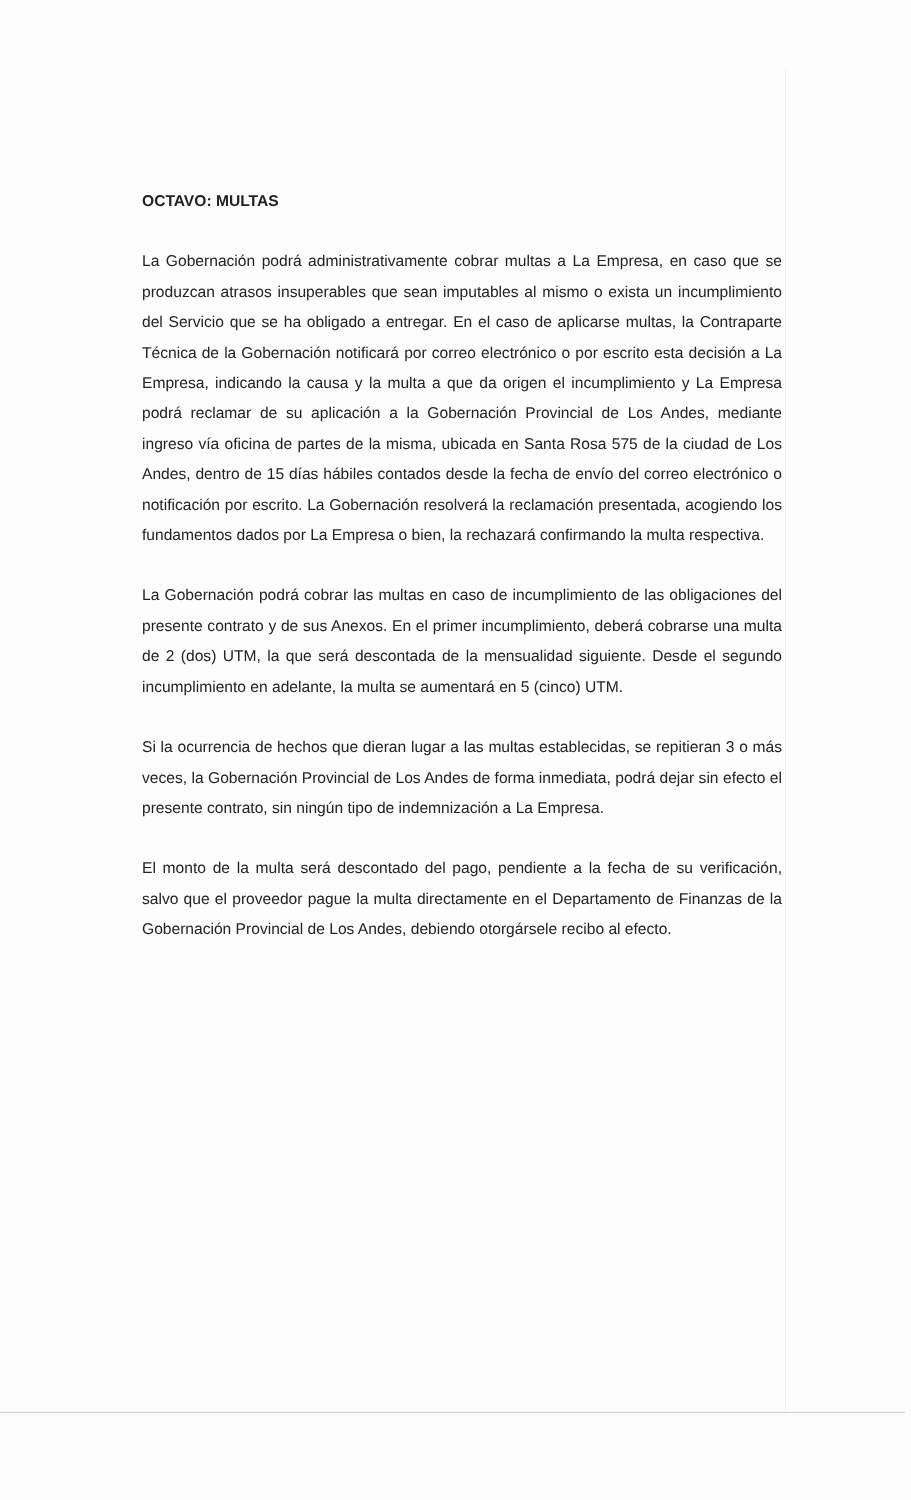OCTAVO: MULTAS
La Gobernación podrá administrativamente cobrar multas a La Empresa, en caso que se produzcan atrasos insuperables que sean imputables al mismo o exista un incumplimiento del Servicio que se ha obligado a entregar. En el caso de aplicarse multas, la Contraparte Técnica de la Gobernación notificará por correo electrónico o por escrito esta decisión a La Empresa, indicando la causa y la multa a que da origen el incumplimiento y La Empresa podrá reclamar de su aplicación a la Gobernación Provincial de Los Andes, mediante ingreso vía oficina de partes de la misma, ubicada en Santa Rosa 575 de la ciudad de Los Andes, dentro de 15 días hábiles contados desde la fecha de envío del correo electrónico o notificación por escrito. La Gobernación resolverá la reclamación presentada, acogiendo los fundamentos dados por La Empresa o bien, la rechazará confirmando la multa respectiva.
La Gobernación podrá cobrar las multas en caso de incumplimiento de las obligaciones del presente contrato y de sus Anexos. En el primer incumplimiento, deberá cobrarse una multa de 2 (dos) UTM, la que será descontada de la mensualidad siguiente. Desde el segundo incumplimiento en adelante, la multa se aumentará en 5 (cinco) UTM.
Si la ocurrencia de hechos que dieran lugar a las multas establecidas, se repitieran 3 o más veces, la Gobernación Provincial de Los Andes de forma inmediata, podrá dejar sin efecto el presente contrato, sin ningún tipo de indemnización a La Empresa.
El monto de la multa será descontado del pago, pendiente a la fecha de su verificación, salvo que el proveedor pague la multa directamente en el Departamento de Finanzas de la Gobernación Provincial de Los Andes, debiendo otorgársele recibo al efecto.